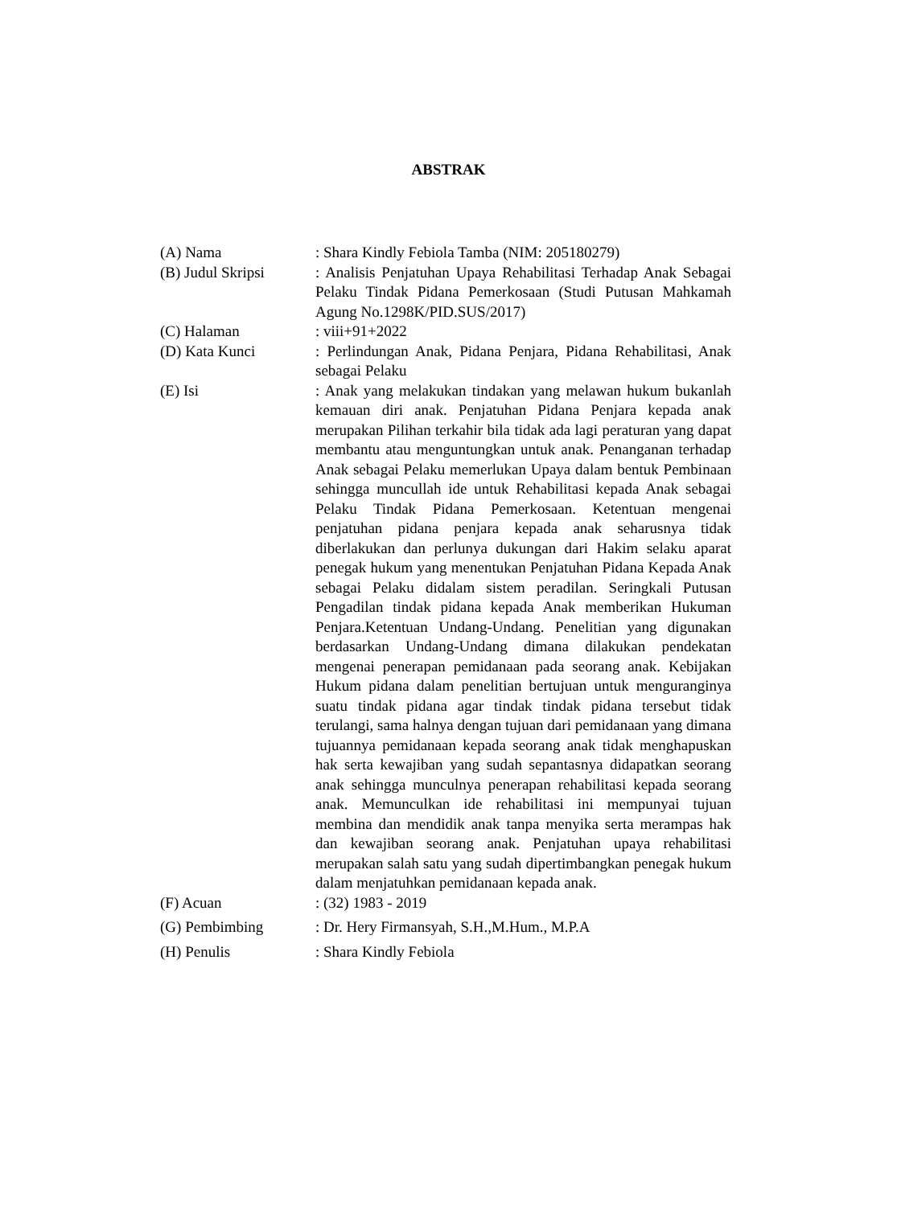ABSTRAK
| (A) Nama | : Shara Kindly Febiola Tamba (NIM: 205180279) |
| (B) Judul Skripsi | : Analisis Penjatuhan Upaya Rehabilitasi Terhadap Anak Sebagai Pelaku Tindak Pidana Pemerkosaan (Studi Putusan Mahkamah Agung No.1298K/PID.SUS/2017) |
| (C) Halaman | : viii+91+2022 |
| (D) Kata Kunci | : Perlindungan Anak, Pidana Penjara, Pidana Rehabilitasi, Anak sebagai Pelaku |
| (E) Isi | : Anak yang melakukan tindakan yang melawan hukum bukanlah kemauan diri anak. Penjatuhan Pidana Penjara kepada anak merupakan Pilihan terkahir bila tidak ada lagi peraturan yang dapat membantu atau menguntungkan untuk anak. Penanganan terhadap Anak sebagai Pelaku memerlukan Upaya dalam bentuk Pembinaan sehingga muncullah ide untuk Rehabilitasi kepada Anak sebagai Pelaku Tindak Pidana Pemerkosaan. Ketentuan mengenai penjatuhan pidana penjara kepada anak seharusnya tidak diberlakukan dan perlunya dukungan dari Hakim selaku aparat penegak hukum yang menentukan Penjatuhan Pidana Kepada Anak sebagai Pelaku didalam sistem peradilan. Seringkali Putusan Pengadilan tindak pidana kepada Anak memberikan Hukuman Penjara.Ketentuan Undang-Undang. Penelitian yang digunakan berdasarkan Undang-Undang dimana dilakukan pendekatan mengenai penerapan pemidanaan pada seorang anak. Kebijakan Hukum pidana dalam penelitian bertujuan untuk menguranginya suatu tindak pidana agar tindak tindak pidana tersebut tidak terulangi, sama halnya dengan tujuan dari pemidanaan yang dimana tujuannya pemidanaan kepada seorang anak tidak menghapuskan hak serta kewajiban yang sudah sepantasnya didapatkan seorang anak sehingga munculnya penerapan rehabilitasi kepada seorang anak. Memunculkan ide rehabilitasi ini mempunyai tujuan membina dan mendidik anak tanpa menyika serta merampas hak dan kewajiban seorang anak. Penjatuhan upaya rehabilitasi merupakan salah satu yang sudah dipertimbangkan penegak hukum dalam menjatuhkan pemidanaan kepada anak. |
| (F) Acuan | : (32) 1983 - 2019 |
| (G) Pembimbing | : Dr. Hery Firmansyah, S.H.,M.Hum., M.P.A |
| (H) Penulis | : Shara Kindly Febiola |